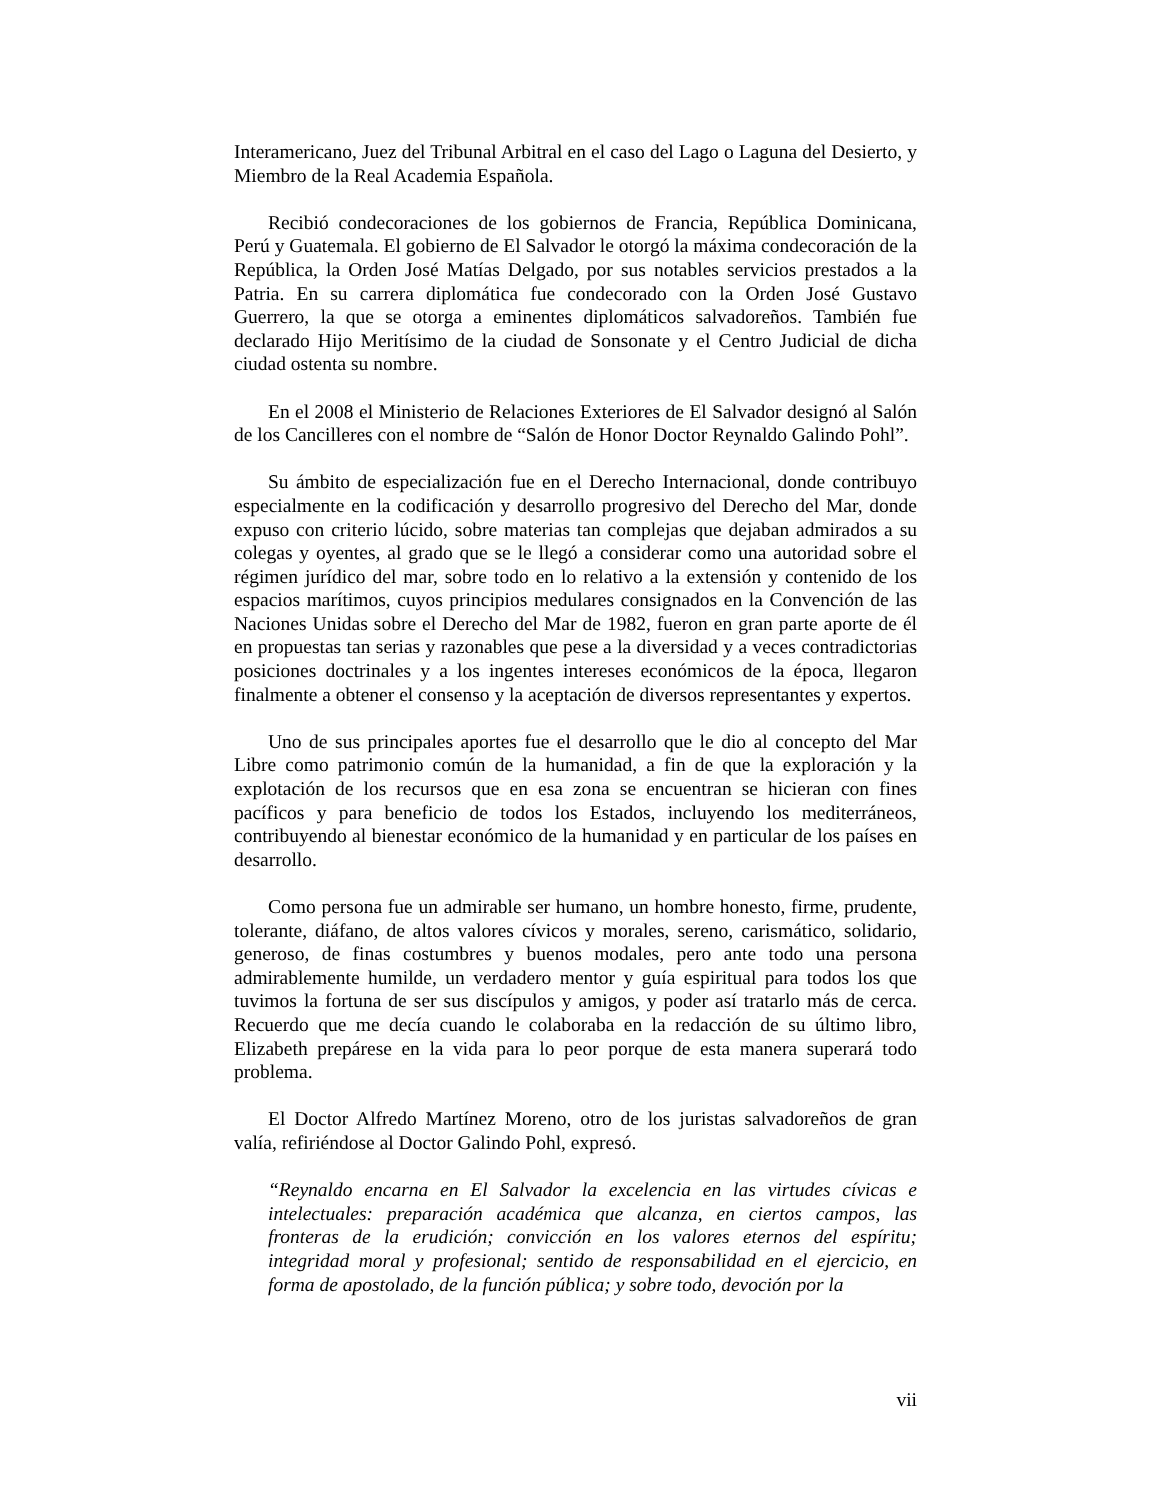Interamericano, Juez del Tribunal Arbitral en el caso del Lago o Laguna del Desierto, y Miembro de la Real Academia Española.
Recibió condecoraciones de los gobiernos de Francia, República Dominicana, Perú y Guatemala. El gobierno de El Salvador le otorgó la máxima condecoración de la República, la Orden José Matías Delgado, por sus notables servicios prestados a la Patria. En su carrera diplomática fue condecorado con la Orden José Gustavo Guerrero, la que se otorga a eminentes diplomáticos salvadoreños. También fue declarado Hijo Meritísimo de la ciudad de Sonsonate y el Centro Judicial de dicha ciudad ostenta su nombre.
En el 2008 el Ministerio de Relaciones Exteriores de El Salvador designó al Salón de los Cancilleres con el nombre de “Salón de Honor Doctor Reynaldo Galindo Pohl”.
Su ámbito de especialización fue en el Derecho Internacional, donde contribuyo especialmente en la codificación y desarrollo progresivo del Derecho del Mar, donde expuso con criterio lúcido, sobre materias tan complejas que dejaban admirados a su colegas y oyentes, al grado que se le llegó a considerar como una autoridad sobre el régimen jurídico del mar, sobre todo en lo relativo a la extensión y contenido de los espacios marítimos, cuyos principios medulares consignados en la Convención de las Naciones Unidas sobre el Derecho del Mar de 1982, fueron en gran parte aporte de él en propuestas tan serias y razonables que pese a la diversidad y a veces contradictorias posiciones doctrinales y a los ingentes intereses económicos de la época, llegaron finalmente a obtener el consenso y la aceptación de diversos representantes y expertos.
Uno de sus principales aportes fue el desarrollo que le dio al concepto del Mar Libre como patrimonio común de la humanidad, a fin de que la exploración y la explotación de los recursos que en esa zona se encuentran se hicieran con fines pacíficos y para beneficio de todos los Estados, incluyendo los mediterráneos, contribuyendo al bienestar económico de la humanidad y en particular de los países en desarrollo.
Como persona fue un admirable ser humano, un hombre honesto, firme, prudente, tolerante, diáfano, de altos valores cívicos y morales, sereno, carismático, solidario, generoso, de finas costumbres y buenos modales, pero ante todo una persona admirablemente humilde, un verdadero mentor y guía espiritual para todos los que tuvimos la fortuna de ser sus discípulos y amigos, y poder así tratarlo más de cerca. Recuerdo que me decía cuando le colaboraba en la redacción de su último libro, Elizabeth prepárese en la vida para lo peor porque de esta manera superará todo problema.
El Doctor Alfredo Martínez Moreno, otro de los juristas salvadoreños de gran valía, refiriéndose al Doctor Galindo Pohl, expresó.
“Reynaldo encarna en El Salvador la excelencia en las virtudes cívicas e intelectuales: preparación académica que alcanza, en ciertos campos, las fronteras de la erudición; convicción en los valores eternos del espíritu; integridad moral y profesional; sentido de responsabilidad en el ejercicio, en forma de apostolado, de la función pública; y sobre todo, devoción por la
vii